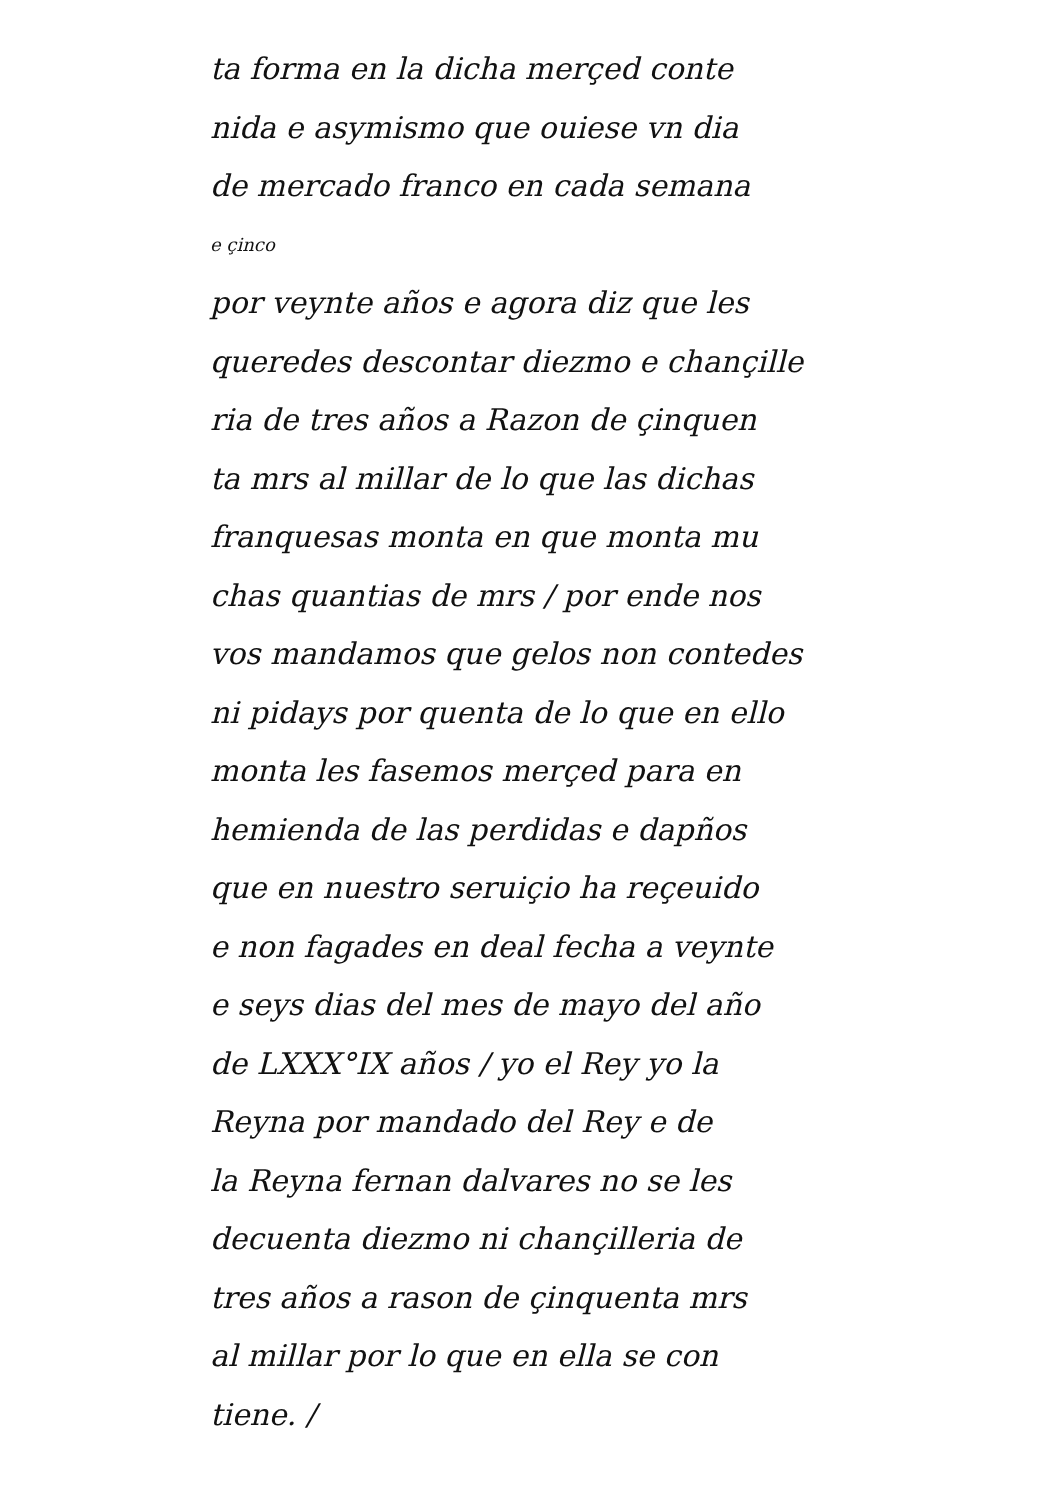ta forma en la dicha merçed conte
nida e asymismo que ouiese vn dia
de mercado franco en cada semana
e çinco
por veynte años e agora diz que les
queredes descontar diezmo e chançille
ria de tres años a Razon de çinquen
ta mrs al millar de lo que las dichas
franquesas monta en que monta mu
chas quantias de mrs / por ende nos
vos mandamos que gelos non contedes
ni pidays por quenta de lo que en ello
monta les fasemos merçed para en
hemienda de las perdidas e dapños
que en nuestro seruiçio ha reçeuido
e non fagades en deal fecha a veynte
e seys dias del mes de mayo del año
de LXXX°IX años / yo el Rey yo la
Reyna por mandado del Rey e de
la Reyna fernan dalvares no se les
decuenta diezmo ni chançilleria de
tres años a rason de çinquenta mrs
al millar por lo que en ella se con
tiene. /